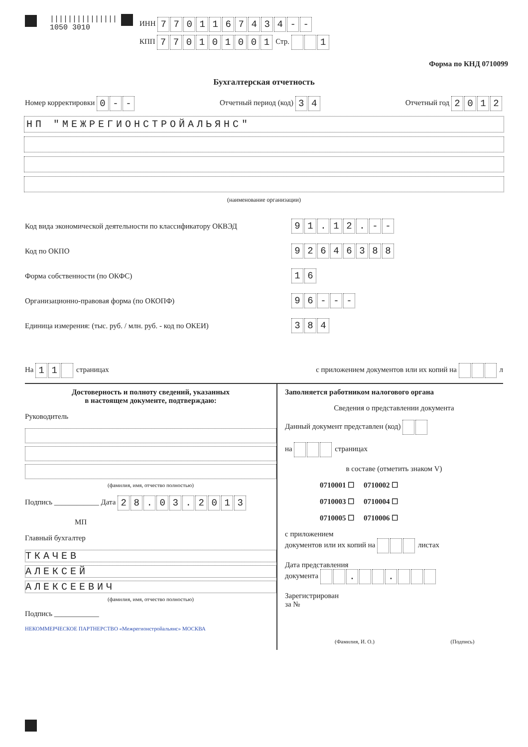|||||||||||||||
1050 3010
ИНН 7701167434 - -
КПП 770101001 Стр. 1
Форма по КНД 0710099
Бухгалтерская отчетность
Номер корректировки 0 - - Отчетный период (код) 34 Отчетный год 2012
НП "МЕЖРЕГИОНСТРОЙАЛЬЯНС"
(наименование организации)
Код вида экономической деятельности по классификатору ОКВЭД 91. 12. - -
Код по ОКПО 92646388
Форма собственности (по ОКФС) 16
Организационно-правовая форма (по ОКОПФ) 96 - - -
Единица измерения: (тыс. руб. / млн. руб. - код по ОКЕИ) 384
На 11 страницах с приложением документов или их копий на л
Достоверность и полноту сведений, указанных
в настоящем документе, подтверждаю:
Руководитель
(фамилия, имя, отчество полностью)
Подпись ____________ Дата 28. 03. 2013
МП
Главный бухгалтер
ТКАЧЕВ
АЛЕКСЕЙ
АЛЕКСЕЕВИЧ
(фамилия, имя, отчество полностью)
Подпись ____________
НЕКОММЕРЧЕСКОЕ ПАРТНЕРСТВО «Межрегионстройальянс» МОСКВА
Заполняется работником налогового органа
Сведения о представлении документа
Данный документ представлен (код)
на страницах
в составе (отметить знаком V)
0710001 ☐ 0710002 ☐
0710003 ☐ 0710004 ☐
0710005 ☐ 0710006 ☐
с приложением
документов или их копий на листах
Дата представления
документа . .
Зарегистрирован
за №
(Фамилия, И. О.) (Подпись)